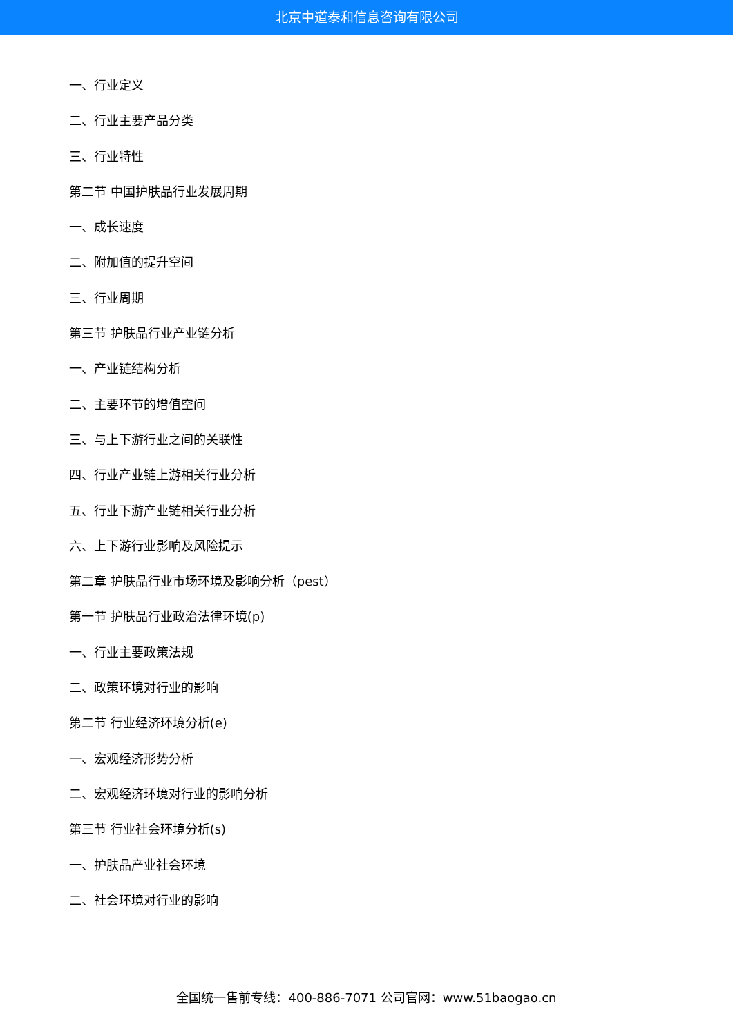北京中道泰和信息咨询有限公司
一、行业定义
二、行业主要产品分类
三、行业特性
第二节 中国护肤品行业发展周期
一、成长速度
二、附加值的提升空间
三、行业周期
第三节 护肤品行业产业链分析
一、产业链结构分析
二、主要环节的增值空间
三、与上下游行业之间的关联性
四、行业产业链上游相关行业分析
五、行业下游产业链相关行业分析
六、上下游行业影响及风险提示
第二章 护肤品行业市场环境及影响分析（pest）
第一节 护肤品行业政治法律环境(p)
一、行业主要政策法规
二、政策环境对行业的影响
第二节 行业经济环境分析(e)
一、宏观经济形势分析
二、宏观经济环境对行业的影响分析
第三节 行业社会环境分析(s)
一、护肤品产业社会环境
二、社会环境对行业的影响
全国统一售前专线：400-886-7071 公司官网：www.51baogao.cn